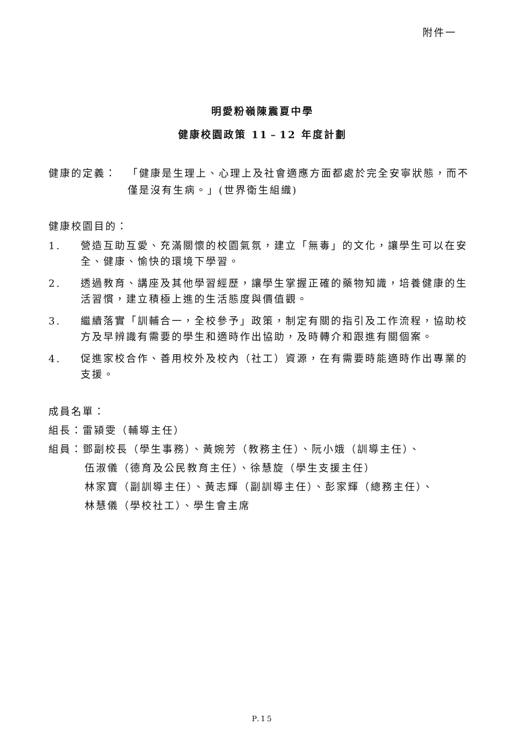附件一
明愛粉嶺陳震夏中學
健康校園政策 11﹣12 年度計劃
健康的定義： 「健康是生理上、心理上及社會適應方面都處於完全安寧狀態，而不僅是沒有生病。」(世界衛生組織)
健康校園目的：
1. 營造互助互愛、充滿關懷的校園氣氛，建立「無毒」的文化，讓學生可以在安全、健康、愉快的環境下學習。
2. 透過教育、講座及其他學習經歷，讓學生掌握正確的藥物知識，培養健康的生活習慣，建立積極上進的生活態度與價值觀。
3. 繼續落實「訓輔合一，全校參予」政策，制定有關的指引及工作流程，協助校方及早辨識有需要的學生和適時作出協助，及時轉介和跟進有關個案。
4. 促進家校合作、善用校外及校內（社工）資源，在有需要時能適時作出專業的支援。
成員名單：
組長：雷潁雯（輔導主任）
組員：鄧副校長（學生事務）、黃婉芳（教務主任）、阮小娥（訓導主任）、
伍淑儀（德育及公民教育主任）、徐慧旋（學生支援主任）
林家寶（副訓導主任）、黃志輝（副訓導主任）、彭家輝（總務主任）、
林慧儀（學校社工）、學生會主席
P.15